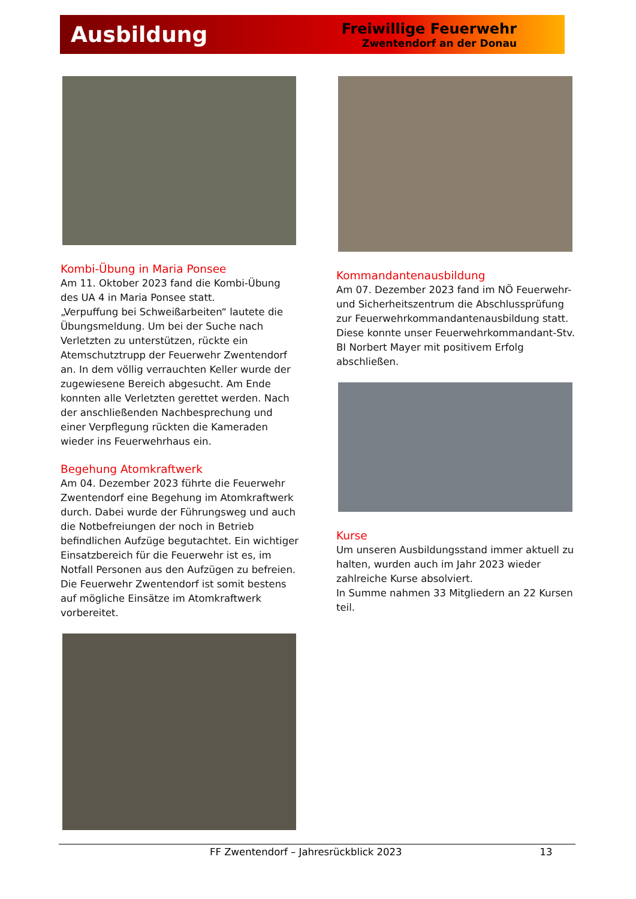Ausbildung
Freiwillige Feuerwehr
Zwentendorf an der Donau
Kombi-Übung in Maria Ponsee
Am 11. Oktober 2023 fand die Kombi-Übung des UA 4 in Maria Ponsee statt.
„Verpuffung bei Schweißarbeiten“ lautete die Übungsmeldung. Um bei der Suche nach Verletzten zu unterstützen, rückte ein Atemschutztrupp der Feuerwehr Zwentendorf an. In dem völlig verrauchten Keller wurde der zugewiesene Bereich abgesucht. Am Ende konnten alle Verletzten gerettet werden. Nach der anschließenden Nachbesprechung und einer Verpflegung rückten die Kameraden wieder ins Feuerwehrhaus ein.
Begehung Atomkraftwerk
Am 04. Dezember 2023 führte die Feuerwehr Zwentendorf eine Begehung im Atomkraftwerk durch. Dabei wurde der Führungsweg und auch die Notbefreiungen der noch in Betrieb befindlichen Aufzüge begutachtet. Ein wichtiger Einsatzbereich für die Feuerwehr ist es, im Notfall Personen aus den Aufzügen zu befreien. Die Feuerwehr Zwentendorf ist somit bestens auf mögliche Einsätze im Atomkraftwerk vorbereitet.
Kommandantenausbildung
Am 07. Dezember 2023 fand im NÖ Feuerwehr- und Sicherheitszentrum die Abschlussprüfung zur Feuerwehrkommandantenausbildung statt. Diese konnte unser Feuerwehrkommandant-Stv.
BI Norbert Mayer mit positivem Erfolg abschließen.
Kurse
Um unseren Ausbildungsstand immer aktuell zu halten, wurden auch im Jahr 2023 wieder zahlreiche Kurse absolviert.
In Summe nahmen 33 Mitgliedern an 22 Kursen teil.
FF Zwentendorf – Jahresrückblick 2023 13